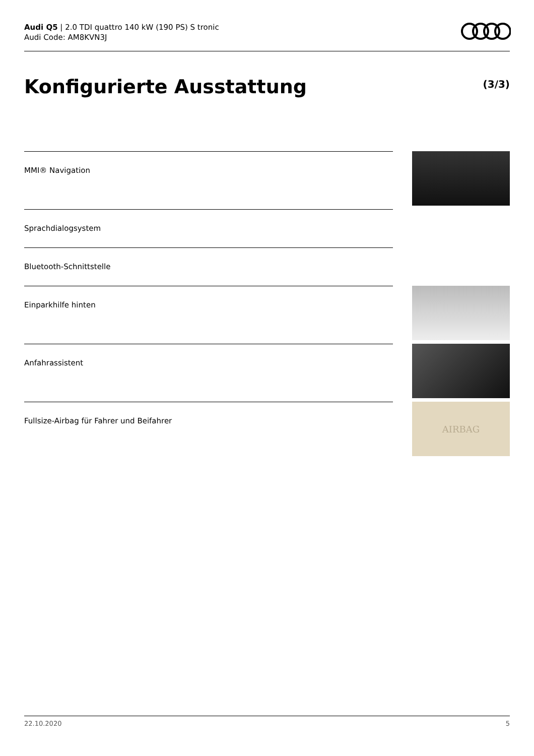Audi Q5 | 2.0 TDI quattro 140 kW (190 PS) S tronic
Audi Code: AM8KVN3J
Konfigurierte Ausstattung (3/3)
MMI® Navigation
Sprachdialogsystem
Bluetooth-Schnittstelle
Einparkhilfe hinten
Anfahrassistent
Fullsize-Airbag für Fahrer und Beifahrer
AIRBAG
22.10.2020 5